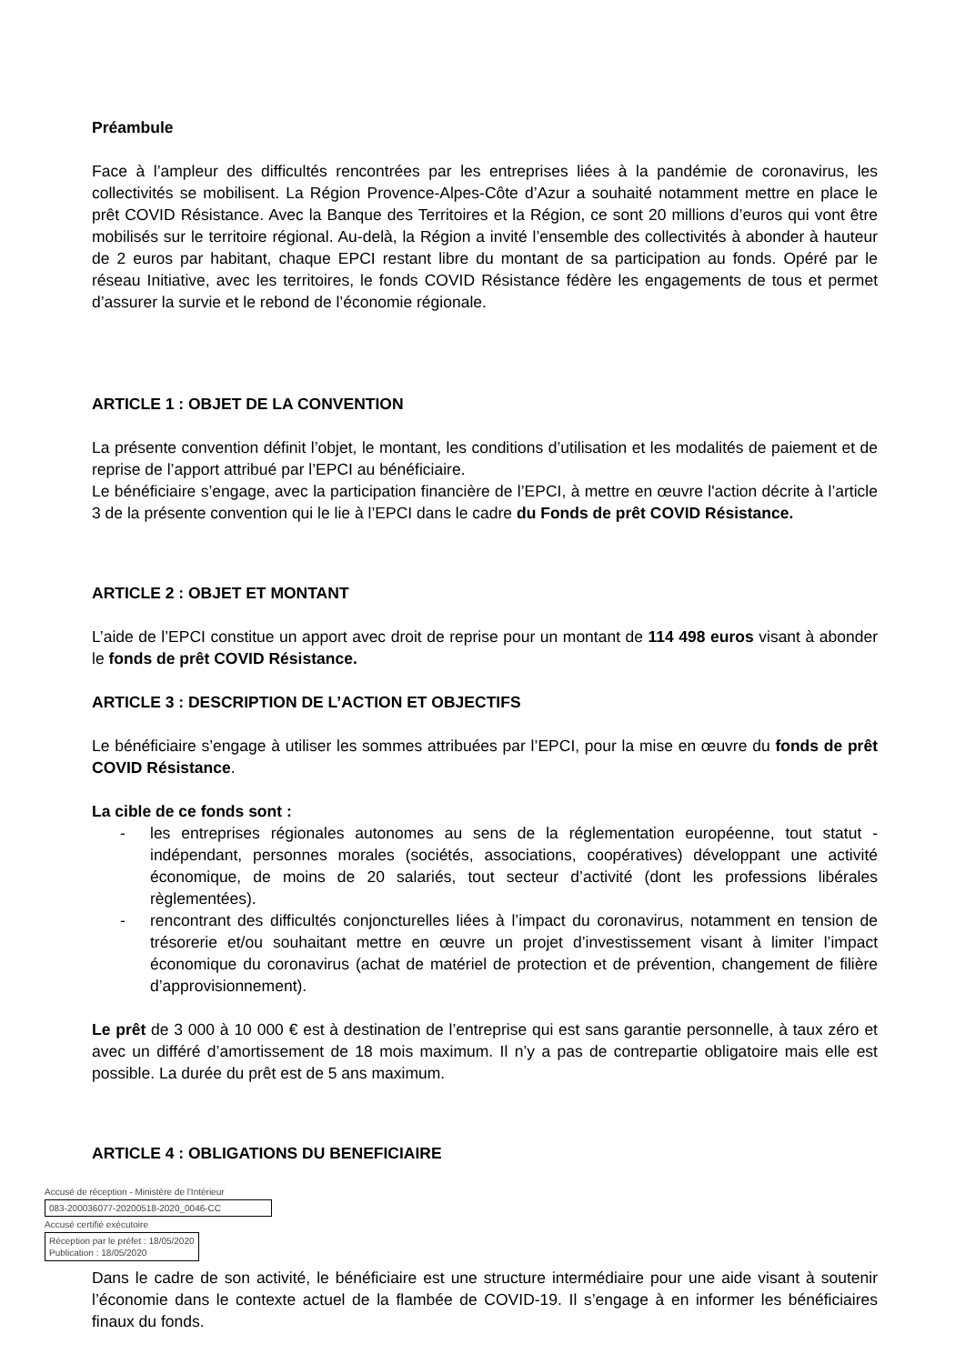Préambule
Face à l’ampleur des difficultés rencontrées par les entreprises liées à la pandémie de coronavirus, les collectivités se mobilisent. La Région Provence-Alpes-Côte d’Azur a souhaité notamment mettre en place le prêt COVID Résistance. Avec la Banque des Territoires et la Région, ce sont 20 millions d’euros qui vont être mobilisés sur le territoire régional. Au-delà, la Région a invité l’ensemble des collectivités à abonder à hauteur de 2 euros par habitant, chaque EPCI restant libre du montant de sa participation au fonds. Opéré par le réseau Initiative, avec les territoires, le fonds COVID Résistance fédère les engagements de tous et permet d’assurer la survie et le rebond de l’économie régionale.
ARTICLE 1 : OBJET DE LA CONVENTION
La présente convention définit l’objet, le montant, les conditions d’utilisation et les modalités de paiement et de reprise de l’apport attribué par l’EPCI au bénéficiaire.
Le bénéficiaire s’engage, avec la participation financière de l’EPCI, à mettre en œuvre l'action décrite à l’article 3 de la présente convention qui le lie à l’EPCI dans le cadre du Fonds de prêt COVID Résistance.
ARTICLE 2 : OBJET ET MONTANT
L’aide de l’EPCI constitue un apport avec droit de reprise pour un montant de 114 498 euros visant à abonder le fonds de prêt COVID Résistance.
ARTICLE 3 : DESCRIPTION DE L’ACTION ET OBJECTIFS
Le bénéficiaire s’engage à utiliser les sommes attribuées par l’EPCI, pour la mise en œuvre du fonds de prêt COVID Résistance.
La cible de ce fonds sont :
- les entreprises régionales autonomes au sens de la réglementation européenne, tout statut - indépendant, personnes morales (sociétés, associations, coopératives) développant une activité économique, de moins de 20 salariés, tout secteur d’activité (dont les professions libérales règlementées).
- rencontrant des difficultés conjoncturelles liées à l’impact du coronavirus, notamment en tension de trésorerie et/ou souhaitant mettre en œuvre un projet d’investissement visant à limiter l’impact économique du coronavirus (achat de matériel de protection et de prévention, changement de filière d’approvisionnement).
Le prêt de 3 000 à 10 000 € est à destination de l’entreprise qui est sans garantie personnelle, à taux zéro et avec un différé d’amortissement de 18 mois maximum. Il n’y a pas de contrepartie obligatoire mais elle est possible. La durée du prêt est de 5 ans maximum.
ARTICLE 4 : OBLIGATIONS DU BENEFICIAIRE
Accusé de réception - Ministère de l'Intérieur
083-200036077-20200518-2020_0046-CC
Accusé certifié exécutoire
Réception par le préfet : 18/05/2020
Publication : 18/05/2020
Dans le cadre de son activité, le bénéficiaire est une structure intermédiaire pour une aide visant à soutenir l’économie dans le contexte actuel de la flambée de COVID-19. Il s’engage à en informer les bénéficiaires finaux du fonds.